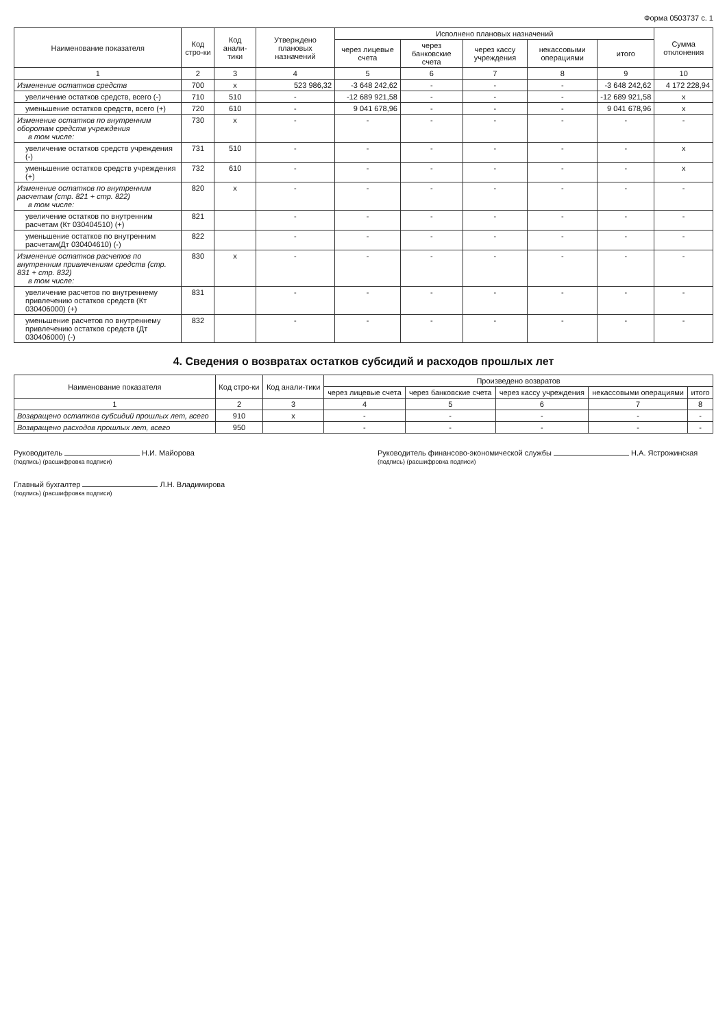Форма 0503737 с. 1
| Наименование показателя | Код стро-ки | Код анали-тики | Утверждено плановых назначений | Исполнено плановых назначений | | | | | Сумма отклонения |
| --- | --- | --- | --- | --- | --- | --- | --- | --- | --- |
| | | | | через лицевые счета | через банковские счета | через кассу учреждения | некассовыми операциями | итого | |
| 1 | 2 | 3 | 4 | 5 | 6 | 7 | 8 | 9 | 10 |
| Изменение остатков средств | 700 | x | 523 986,32 | -3 648 242,62 | - | - | - | -3 648 242,62 | 4 172 228,94 |
| увеличение остатков средств, всего (-) | 710 | 510 | - | -12 689 921,58 | - | - | - | -12 689 921,58 | x |
| уменьшение остатков средств, всего (+) | 720 | 610 | - | 9 041 678,96 | - | - | - | 9 041 678,96 | x |
| Изменение остатков по внутренним оборотам средств учреждения в том числе: | 730 | x | - | - | - | - | - | - | - |
| увеличение остатков средств учреждения (-) | 731 | 510 | - | - | - | - | - | - | x |
| уменьшение остатков средств учреждения (+) | 732 | 610 | - | - | - | - | - | - | x |
| Изменение остатков по внутренним расчетам (стр. 821 + стр. 822) в том числе: | 820 | x | - | - | - | - | - | - | - |
| увеличение остатков по внутренним расчетам (Кт 030404510) (+) | 821 | | - | - | - | - | - | - | - |
| уменьшение остатков по внутренним расчетам(Дт 030404610) (-) | 822 | | - | - | - | - | - | - | - |
| Изменение остатков расчетов по внутренним привлечениям средств (стр. 831 + стр. 832) в том числе: | 830 | x | - | - | - | - | - | - | - |
| увеличение расчетов по внутреннему привлечению остатков средств (Кт 030406000) (+) | 831 | | - | - | - | - | - | - | - |
| уменьшение расчетов по внутреннему привлечению остатков средств (Дт 030406000) (-) | 832 | | - | - | - | - | - | - | - |
4. Сведения о возвратах остатков субсидий и расходов прошлых лет
| Наименование показателя | Код стро-ки | Код анали-тики | Произведено возвратов | | | | |
| --- | --- | --- | --- | --- | --- | --- | --- |
| | | | через лицевые счета | через банковские счета | через кассу учреждения | некассовыми операциями | итого |
| 1 | 2 | 3 | 4 | 5 | 6 | 7 | 8 |
| Возвращено остатков субсидий прошлых лет, всего | 910 | x | - | - | - | - | - |
| Возвращено расходов прошлых лет, всего | 950 | | - | - | - | - | - |
Руководитель Н.И. Майорова
(подпись) (расшифровка подписи)
Руководитель финансово-экономической службы Н.А. Ястрожинская
(подпись) (расшифровка подписи)
Главный бухгалтер Л.Н. Владимирова
(подпись) (расшифровка подписи)